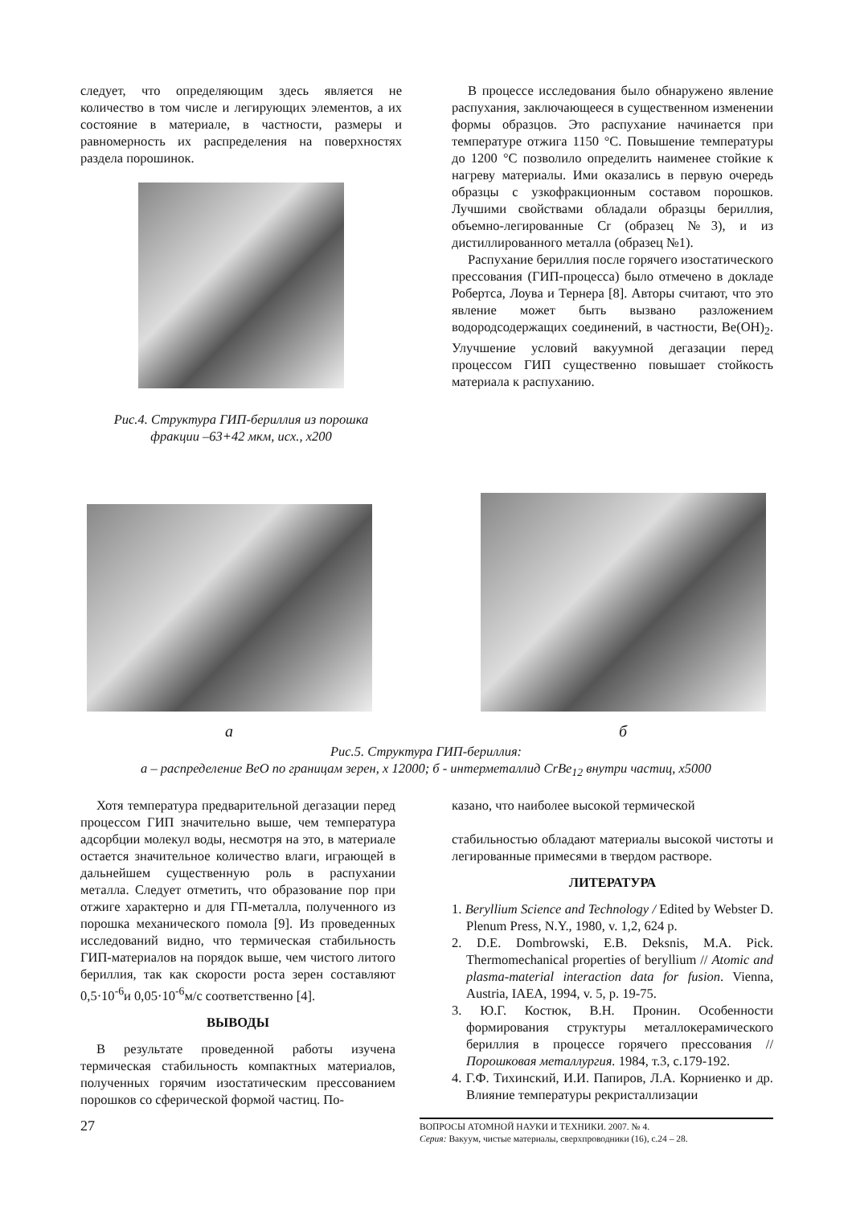следует, что определяющим здесь является не количество в том числе и легирующих элементов, а их состояние в материале, в частности, размеры и равномерность их распределения на поверхностях раздела порошинок.
Рис.4. Структура ГИП-бериллия из порошка
фракции –63+42 мкм, исх., х200
В процессе исследования было обнаружено явление распухания, заключающееся в существенном изменении формы образцов. Это распухание начинается при температуре отжига 1150 °С. Повышение температуры до 1200 °С позволило определить наименее стойкие к нагреву материалы. Ими оказались в первую очередь образцы с узкофракционным составом порошков. Лучшими свойствами обладали образцы бериллия, объемно-легированные Cr (образец №3), и из дистиллированного металла (образец №1).
Распухание бериллия после горячего изостатического прессования (ГИП-процесса) было отмечено в докладе Робертса, Лоува и Тернера [8]. Авторы считают, что это явление может быть вызвано разложением водородсодержащих соединений, в частности, Be(OH)<sub>2</sub>. Улучшение условий вакуумной дегазации перед процессом ГИП существенно повышает стойкость материала к распуханию.
а б
Рис.5. Структура ГИП-бериллия:
а – распределение BeO по границам зерен, х 12000; б - интерметаллид CrBe<sub>12</sub> внутри частиц, х5000
Хотя температура предварительной дегазации перед процессом ГИП значительно выше, чем температура адсорбции молекул воды, несмотря на это, в материале остается значительное количество влаги, играющей в дальнейшем существенную роль в распухании металла. Следует отметить, что образование пор при отжиге характерно и для ГП-металла, полученного из порошка механического помола [9]. Из проведенных исследований видно, что термическая стабильность ГИП-материалов на порядок выше, чем чистого литого бериллия, так как скорости роста зерен составляют 0,5·10<sup>-6</sup>и 0,05·10<sup>-6</sup>м/с соответственно [4].
ВЫВОДЫ
В результате проведенной работы изучена термическая стабильность компактных материалов, полученных горячим изостатическим прессованием порошков со сферической формой частиц. По-
казано, что наиболее высокой термической
стабильностью обладают материалы высокой чистоты и легированные примесями в твердом растворе.
ЛИТЕРАТУРА
1. Beryllium Science and Technology / Edited by Webster D. Plenum Press, N.Y., 1980, v. 1,2, 624 p.
2. D.E. Dombrowski, E.B. Deksnis, M.A. Pick. Thermomechanical properties of beryllium // Atomic and plasma-material interaction data for fusion. Vienna, Austria, IAEA, 1994, v. 5, p. 19-75.
3. Ю.Г. Костюк, В.Н. Пронин. Особенности формирования структуры металлокерамического бериллия в процессе горячего прессования // Порошковая металлургия. 1984, т.3, с.179-192.
4. Г.Ф. Тихинский, И.И. Папиров, Л.А. Корниенко и др. Влияние температуры рекристаллизации
27
ВОПРОСЫ АТОМНОЙ НАУКИ И ТЕХНИКИ. 2007. № 4.
Серия: Вакуум, чистые материалы, сверхпроводники (16), с.24 – 28.